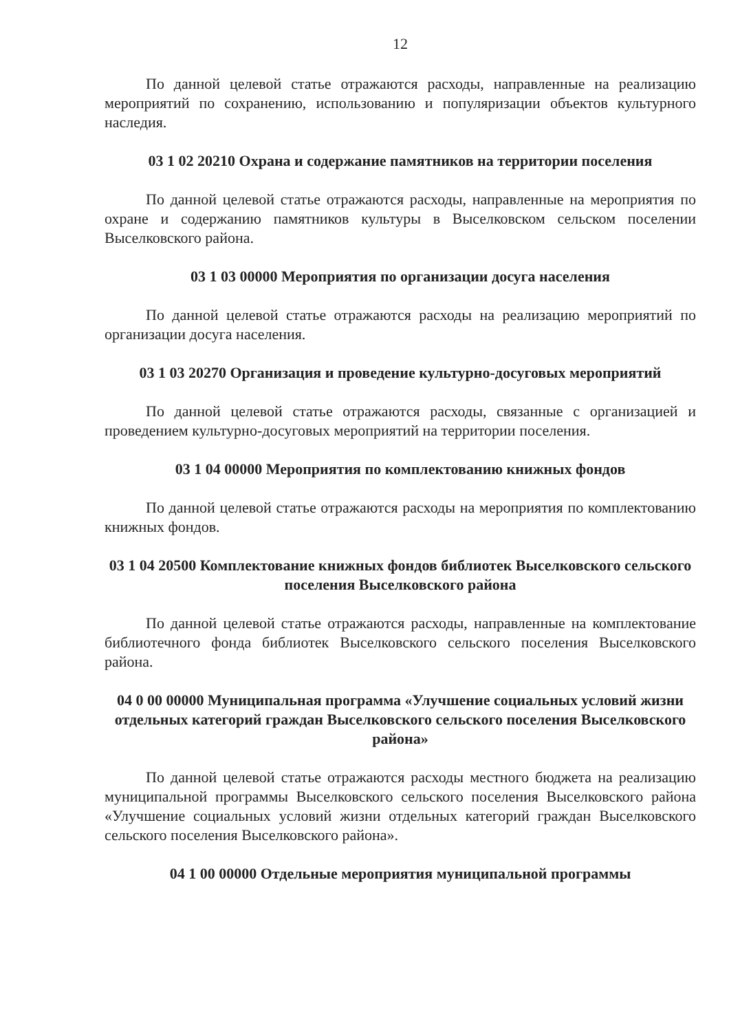12
По данной целевой статье отражаются расходы, направленные на реализацию мероприятий по сохранению, использованию и популяризации объектов культурного наследия.
03 1 02 20210 Охрана и содержание памятников на территории поселения
По данной целевой статье отражаются расходы, направленные на мероприятия по охране и содержанию памятников культуры в Выселковском сельском поселении Выселковского района.
03 1 03 00000 Мероприятия по организации досуга населения
По данной целевой статье отражаются расходы на реализацию мероприятий по организации досуга населения.
03 1 03 20270 Организация и проведение культурно-досуговых мероприятий
По данной целевой статье отражаются расходы, связанные с организацией и проведением культурно-досуговых мероприятий на территории поселения.
03 1 04 00000 Мероприятия по комплектованию книжных фондов
По данной целевой статье отражаются расходы на мероприятия по комплектованию книжных фондов.
03 1 04 20500 Комплектование книжных фондов библиотек Выселковского сельского поселения Выселковского района
По данной целевой статье отражаются расходы, направленные на комплектование библиотечного фонда библиотек Выселковского сельского поселения Выселковского района.
04 0 00 00000 Муниципальная программа «Улучшение социальных условий жизни отдельных категорий граждан Выселковского сельского поселения Выселковского района»
По данной целевой статье отражаются расходы местного бюджета на реализацию муниципальной программы Выселковского сельского поселения Выселковского района «Улучшение социальных условий жизни отдельных категорий граждан Выселковского сельского поселения Выселковского района».
04 1 00 00000 Отдельные мероприятия муниципальной программы